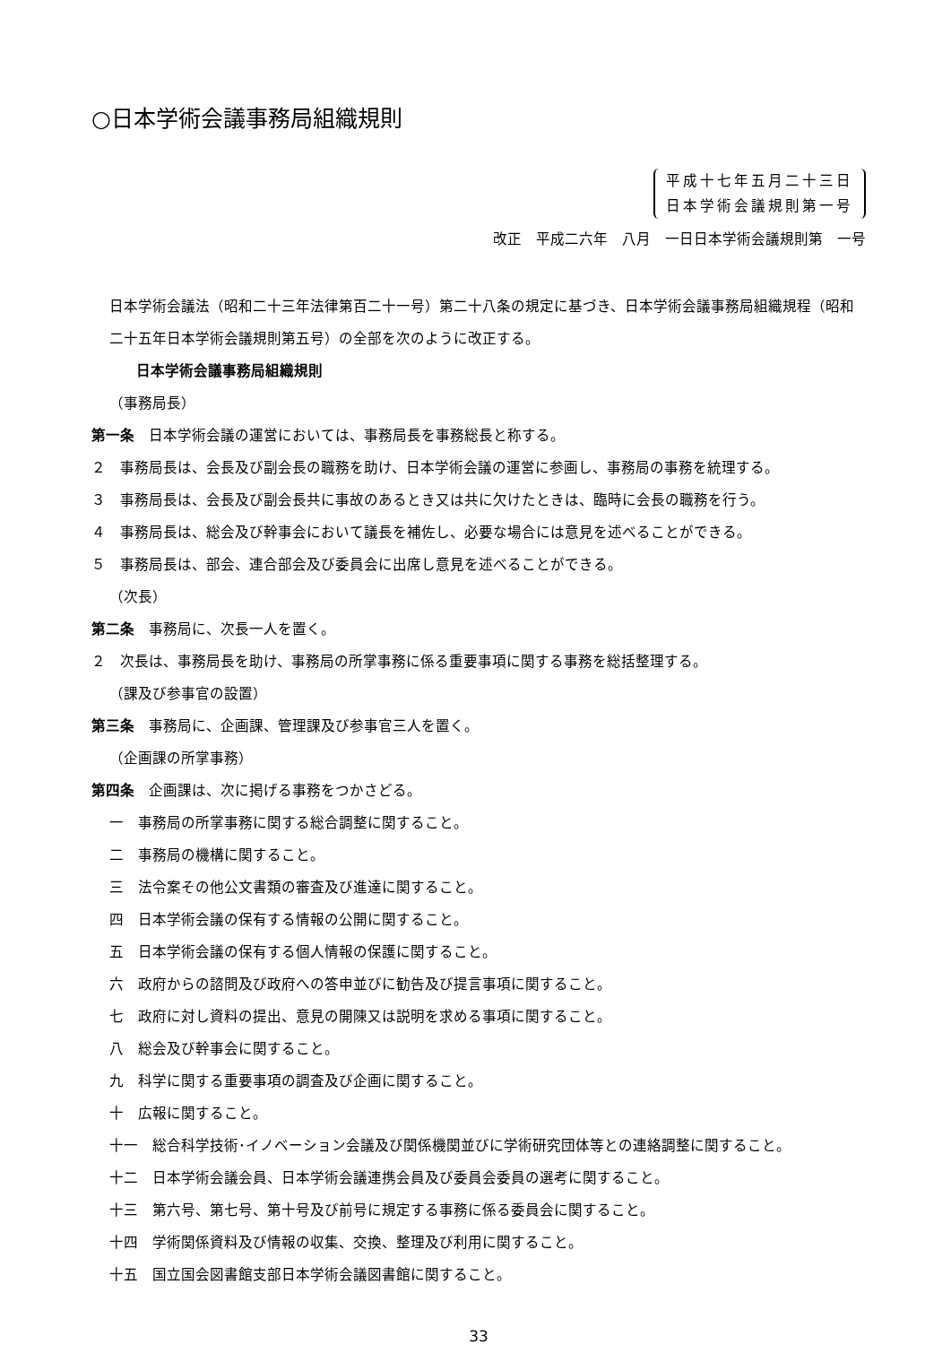○日本学術会議事務局組織規則
平成十七年五月二十三日
日本学術会議規則第一号
改正　平成二六年　八月　一日日本学術会議規則第　一号
日本学術会議法（昭和二十三年法律第百二十一号）第二十八条の規定に基づき、日本学術会議事務局組織規程（昭和二十五年日本学術会議規則第五号）の全部を次のように改正する。
日本学術会議事務局組織規則
（事務局長）
第一条　日本学術会議の運営においては、事務局長を事務総長と称する。
２　事務局長は、会長及び副会長の職務を助け、日本学術会議の運営に参画し、事務局の事務を統理する。
３　事務局長は、会長及び副会長共に事故のあるとき又は共に欠けたときは、臨時に会長の職務を行う。
４　事務局長は、総会及び幹事会において議長を補佐し、必要な場合には意見を述べることができる。
５　事務局長は、部会、連合部会及び委員会に出席し意見を述べることができる。
（次長）
第二条　事務局に、次長一人を置く。
２　次長は、事務局長を助け、事務局の所掌事務に係る重要事項に関する事務を総括整理する。
（課及び参事官の設置）
第三条　事務局に、企画課、管理課及び参事官三人を置く。
（企画課の所掌事務）
第四条　企画課は、次に掲げる事務をつかさどる。
一　事務局の所掌事務に関する総合調整に関すること。
二　事務局の機構に関すること。
三　法令案その他公文書類の審査及び進達に関すること。
四　日本学術会議の保有する情報の公開に関すること。
五　日本学術会議の保有する個人情報の保護に関すること。
六　政府からの諮問及び政府への答申並びに勧告及び提言事項に関すること。
七　政府に対し資料の提出、意見の開陳又は説明を求める事項に関すること。
八　総会及び幹事会に関すること。
九　科学に関する重要事項の調査及び企画に関すること。
十　広報に関すること。
十一　総合科学技術･イノベーション会議及び関係機関並びに学術研究団体等との連絡調整に関すること。
十二　日本学術会議会員、日本学術会議連携会員及び委員会委員の選考に関すること。
十三　第六号、第七号、第十号及び前号に規定する事務に係る委員会に関すること。
十四　学術関係資料及び情報の収集、交換、整理及び利用に関すること。
十五　国立国会図書館支部日本学術会議図書館に関すること。
33